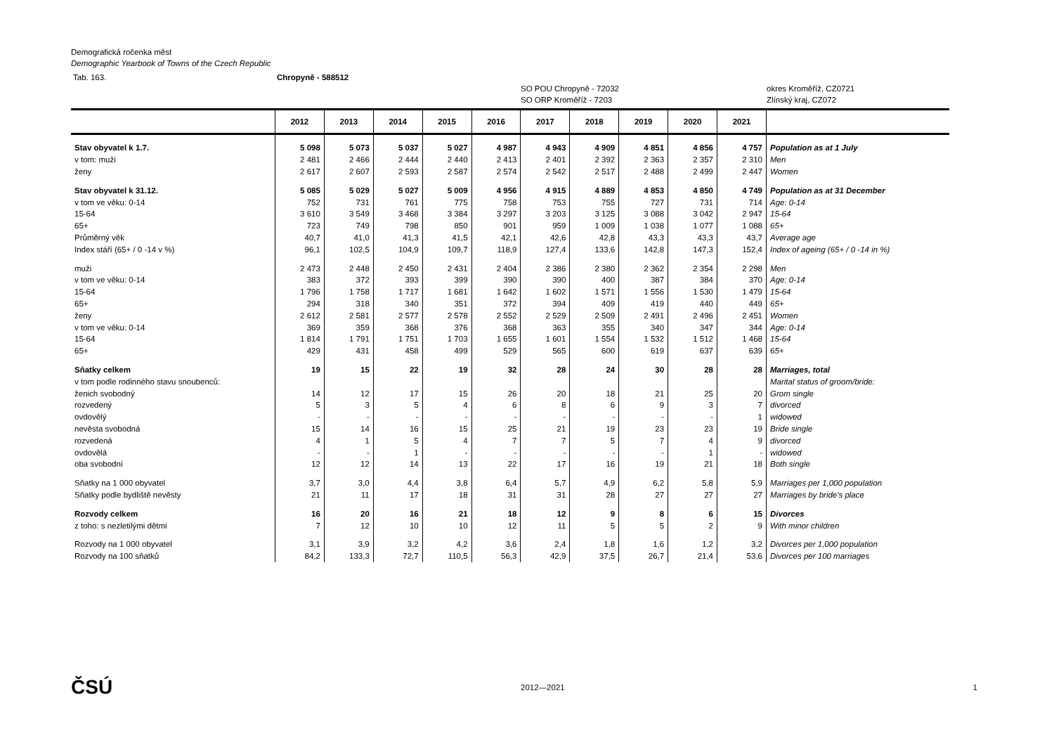Demografická ročenka měst
Demographic Yearbook of Towns of the Czech Republic
Tab. 163. Chropyně - 588512
SO POU Chropyně - 72032
SO ORP Kroměříž - 7203 okres Kroměříž, CZ0721
Zlínský kraj, CZ072
| | 2012 | 2013 | 2014 | 2015 | 2016 | 2017 | 2018 | 2019 | 2020 | 2021 | |
| --- | --- | --- | --- | --- | --- | --- | --- | --- | --- | --- | --- |
| Stav obyvatel k 1.7. | 5 098 | 5 073 | 5 037 | 5 027 | 4 987 | 4 943 | 4 909 | 4 851 | 4 856 | 4 757 | Population as at 1 July |
| v tom: muži | 2 481 | 2 466 | 2 444 | 2 440 | 2 413 | 2 401 | 2 392 | 2 363 | 2 357 | 2 310 | Men |
| ženy | 2 617 | 2 607 | 2 593 | 2 587 | 2 574 | 2 542 | 2 517 | 2 488 | 2 499 | 2 447 | Women |
| Stav obyvatel k 31.12. | 5 085 | 5 029 | 5 027 | 5 009 | 4 956 | 4 915 | 4 889 | 4 853 | 4 850 | 4 749 | Population as at 31 December |
| v tom ve věku: 0-14 | 752 | 731 | 761 | 775 | 758 | 753 | 755 | 727 | 731 | 714 | Age: 0-14 |
| 15-64 | 3 610 | 3 549 | 3 468 | 3 384 | 3 297 | 3 203 | 3 125 | 3 088 | 3 042 | 2 947 | 15-64 |
| 65+ | 723 | 749 | 798 | 850 | 901 | 959 | 1 009 | 1 038 | 1 077 | 1 088 | 65+ |
| Průměrný věk | 40,7 | 41,0 | 41,3 | 41,5 | 42,1 | 42,6 | 42,8 | 43,3 | 43,3 | 43,7 | Average age |
| Index stáří (65+ / 0 -14 v %) | 96,1 | 102,5 | 104,9 | 109,7 | 118,9 | 127,4 | 133,6 | 142,8 | 147,3 | 152,4 | Index of ageing (65+ / 0 -14 in %) |
| muži | 2 473 | 2 448 | 2 450 | 2 431 | 2 404 | 2 386 | 2 380 | 2 362 | 2 354 | 2 298 | Men |
| v tom ve věku: 0-14 | 383 | 372 | 393 | 399 | 390 | 390 | 400 | 387 | 384 | 370 | Age: 0-14 |
| 15-64 | 1 796 | 1 758 | 1 717 | 1 681 | 1 642 | 1 602 | 1 571 | 1 556 | 1 530 | 1 479 | 15-64 |
| 65+ | 294 | 318 | 340 | 351 | 372 | 394 | 409 | 419 | 440 | 449 | 65+ |
| ženy | 2 612 | 2 581 | 2 577 | 2 578 | 2 552 | 2 529 | 2 509 | 2 491 | 2 496 | 2 451 | Women |
| v tom ve věku: 0-14 | 369 | 359 | 368 | 376 | 368 | 363 | 355 | 340 | 347 | 344 | Age: 0-14 |
| 15-64 | 1 814 | 1 791 | 1 751 | 1 703 | 1 655 | 1 601 | 1 554 | 1 532 | 1 512 | 1 468 | 15-64 |
| 65+ | 429 | 431 | 458 | 499 | 529 | 565 | 600 | 619 | 637 | 639 | 65+ |
| Sňatky celkem | 19 | 15 | 22 | 19 | 32 | 28 | 24 | 30 | 28 | 28 | Marriages, total |
| v tom podle rodinného stavu snoubenců: | | | | | | | | | | | Marital status of groom/bride: |
| ženich svobodný | 14 | 12 | 17 | 15 | 26 | 20 | 18 | 21 | 25 | 20 | Grom single |
| rozvedený | 5 | 3 | 5 | 4 | 6 | 8 | 6 | 9 | 3 | 7 | divorced |
| ovdovělý | - | - | - | - | - | - | - | - | - | 1 | widowed |
| nevěsta svobodná | 15 | 14 | 16 | 15 | 25 | 21 | 19 | 23 | 23 | 19 | Bride single |
| rozvedená | 4 | 1 | 5 | 4 | 7 | 7 | 5 | 7 | 4 | 9 | divorced |
| ovdovělá | - | - | 1 | - | - | - | - | - | 1 | - | widowed |
| oba svobodní | 12 | 12 | 14 | 13 | 22 | 17 | 16 | 19 | 21 | 18 | Both single |
| Sňatky na 1 000 obyvatel | 3,7 | 3,0 | 4,4 | 3,8 | 6,4 | 5,7 | 4,9 | 6,2 | 5,8 | 5,9 | Marriages per 1,000 population |
| Sňatky podle bydliště nevěsty | 21 | 11 | 17 | 18 | 31 | 31 | 28 | 27 | 27 | 27 | Marriages by bride's place |
| Rozvody celkem | 16 | 20 | 16 | 21 | 18 | 12 | 9 | 8 | 6 | 15 | Divorces |
| z toho: s nezletilými dětmi | 7 | 12 | 10 | 10 | 12 | 11 | 5 | 5 | 2 | 9 | With minor children |
| Rozvody na 1 000 obyvatel | 3,1 | 3,9 | 3,2 | 4,2 | 3,6 | 2,4 | 1,8 | 1,6 | 1,2 | 3,2 | Divorces per 1,000 population |
| Rozvody na 100 sňatků | 84,2 | 133,3 | 72,7 | 110,5 | 56,3 | 42,9 | 37,5 | 26,7 | 21,4 | 53,6 | Divorces per 100 marriages |
ČSÚ 2012—2021 1